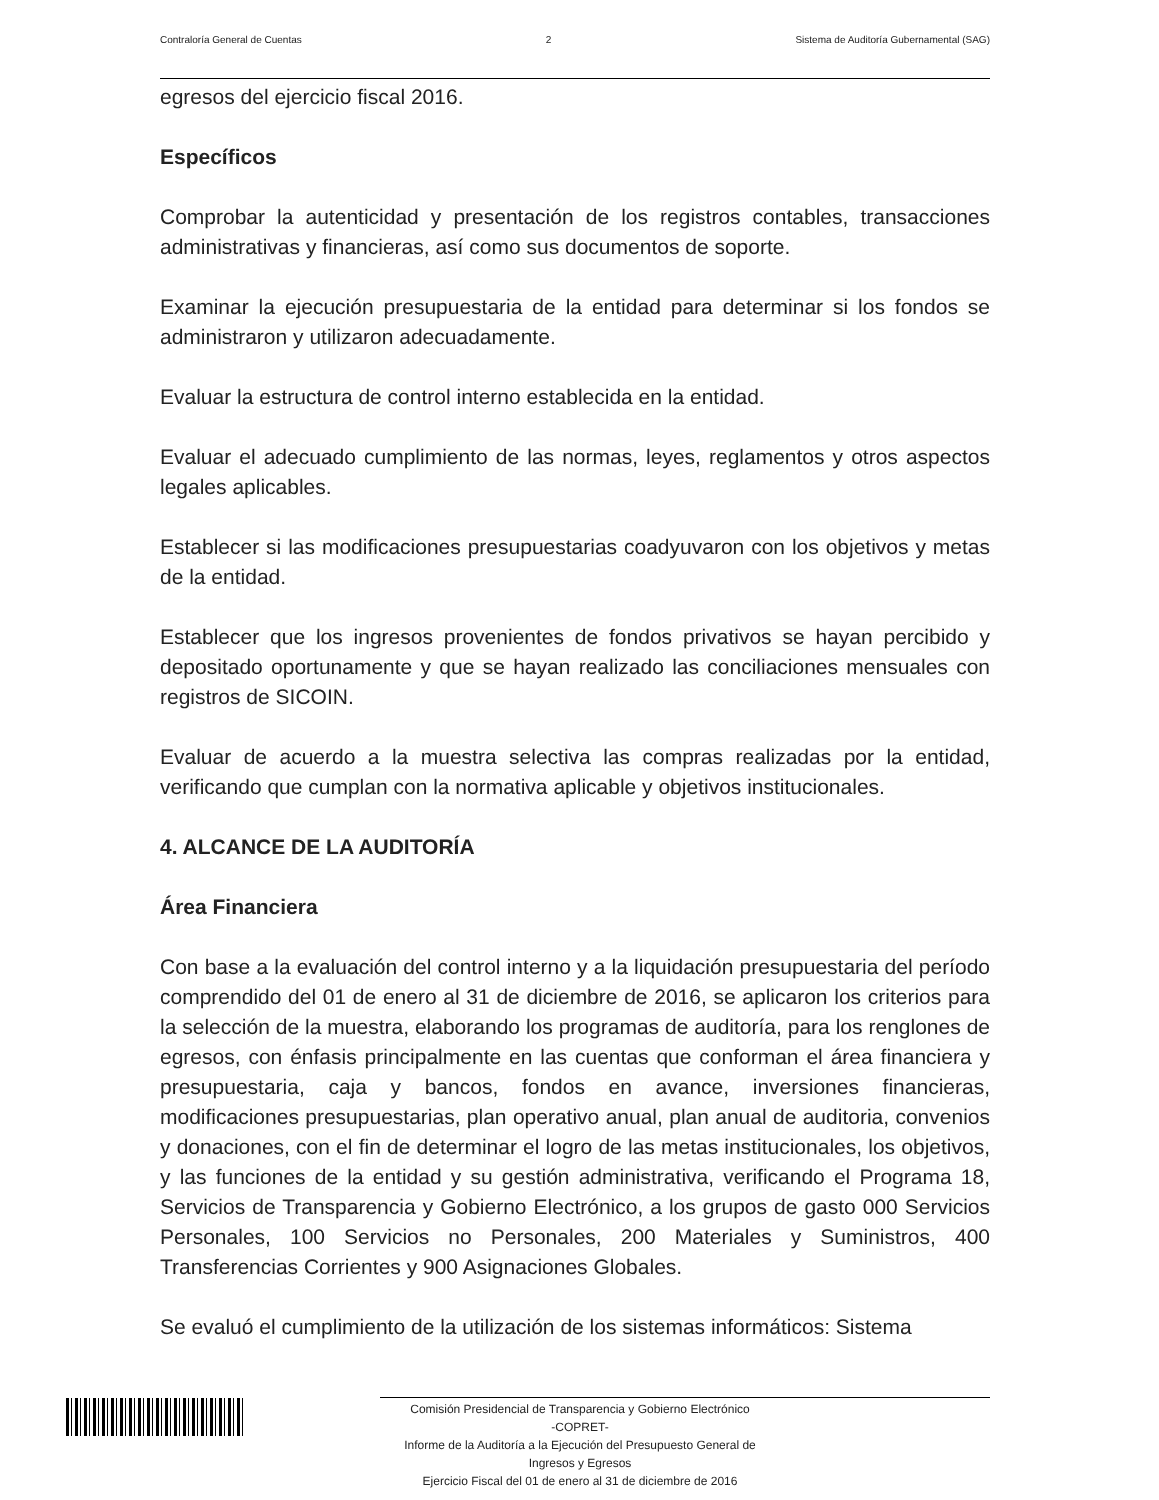Contraloría General de Cuentas 2 Sistema de Auditoría Gubernamental (SAG)
egresos del ejercicio fiscal 2016.
Específicos
Comprobar la autenticidad y presentación de los registros contables, transacciones administrativas y financieras, así como sus documentos de soporte.
Examinar la ejecución presupuestaria de la entidad para determinar si los fondos se administraron y utilizaron adecuadamente.
Evaluar la estructura de control interno establecida en la entidad.
Evaluar el adecuado cumplimiento de las normas, leyes, reglamentos y otros aspectos legales aplicables.
Establecer si las modificaciones presupuestarias coadyuvaron con los objetivos y metas de la entidad.
Establecer que los ingresos provenientes de fondos privativos se hayan percibido y depositado oportunamente y que se hayan realizado las conciliaciones mensuales con registros de SICOIN.
Evaluar de acuerdo a la muestra selectiva las compras realizadas por la entidad, verificando que cumplan con la normativa aplicable y objetivos institucionales.
4. ALCANCE DE LA AUDITORÍA
Área Financiera
Con base a la evaluación del control interno y a la liquidación presupuestaria del período comprendido del 01 de enero al 31 de diciembre de 2016, se aplicaron los criterios para la selección de la muestra, elaborando los programas de auditoría, para los renglones de egresos, con énfasis principalmente en las cuentas que conforman el área financiera y presupuestaria, caja y bancos, fondos en avance, inversiones financieras, modificaciones presupuestarias, plan operativo anual, plan anual de auditoria, convenios y donaciones, con el fin de determinar el logro de las metas institucionales, los objetivos, y las funciones de la entidad y su gestión administrativa, verificando el Programa 18, Servicios de Transparencia y Gobierno Electrónico, a los grupos de gasto 000 Servicios Personales, 100 Servicios no Personales, 200 Materiales y Suministros, 400 Transferencias Corrientes y 900 Asignaciones Globales.
Se evaluó el cumplimiento de la utilización de los sistemas informáticos: Sistema
Comisión Presidencial de Transparencia y Gobierno Electrónico
-COPRET-
Informe de la Auditoría a la Ejecución del Presupuesto General de
Ingresos y Egresos
Ejercicio Fiscal del 01 de enero al 31 de diciembre de 2016